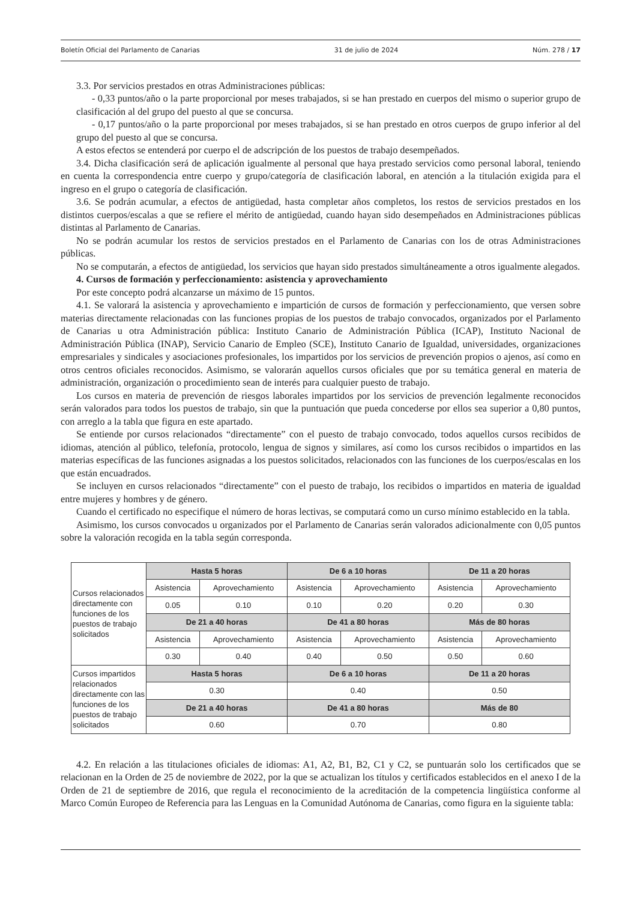Boletín Oficial del Parlamento de Canarias 31 de julio de 2024 Núm. 278 / 17
3.3. Por servicios prestados en otras Administraciones públicas:
- 0,33 puntos/año o la parte proporcional por meses trabajados, si se han prestado en cuerpos del mismo o superior grupo de clasificación al del grupo del puesto al que se concursa.
- 0,17 puntos/año o la parte proporcional por meses trabajados, si se han prestado en otros cuerpos de grupo inferior al del grupo del puesto al que se concursa.
A estos efectos se entenderá por cuerpo el de adscripción de los puestos de trabajo desempeñados.
3.4. Dicha clasificación será de aplicación igualmente al personal que haya prestado servicios como personal laboral, teniendo en cuenta la correspondencia entre cuerpo y grupo/categoría de clasificación laboral, en atención a la titulación exigida para el ingreso en el grupo o categoría de clasificación.
3.6. Se podrán acumular, a efectos de antigüedad, hasta completar años completos, los restos de servicios prestados en los distintos cuerpos/escalas a que se refiere el mérito de antigüedad, cuando hayan sido desempeñados en Administraciones públicas distintas al Parlamento de Canarias.
No se podrán acumular los restos de servicios prestados en el Parlamento de Canarias con los de otras Administraciones públicas.
No se computarán, a efectos de antigüedad, los servicios que hayan sido prestados simultáneamente a otros igualmente alegados.
4. Cursos de formación y perfeccionamiento: asistencia y aprovechamiento
Por este concepto podrá alcanzarse un máximo de 15 puntos.
4.1. Se valorará la asistencia y aprovechamiento e impartición de cursos de formación y perfeccionamiento, que versen sobre materias directamente relacionadas con las funciones propias de los puestos de trabajo convocados, organizados por el Parlamento de Canarias u otra Administración pública: Instituto Canario de Administración Pública (ICAP), Instituto Nacional de Administración Pública (INAP), Servicio Canario de Empleo (SCE), Instituto Canario de Igualdad, universidades, organizaciones empresariales y sindicales y asociaciones profesionales, los impartidos por los servicios de prevención propios o ajenos, así como en otros centros oficiales reconocidos. Asimismo, se valorarán aquellos cursos oficiales que por su temática general en materia de administración, organización o procedimiento sean de interés para cualquier puesto de trabajo.
Los cursos en materia de prevención de riesgos laborales impartidos por los servicios de prevención legalmente reconocidos serán valorados para todos los puestos de trabajo, sin que la puntuación que pueda concederse por ellos sea superior a 0,80 puntos, con arreglo a la tabla que figura en este apartado.
Se entiende por cursos relacionados “directamente” con el puesto de trabajo convocado, todos aquellos cursos recibidos de idiomas, atención al público, telefonía, protocolo, lengua de signos y similares, así como los cursos recibidos o impartidos en las materias específicas de las funciones asignadas a los puestos solicitados, relacionados con las funciones de los cuerpos/escalas en los que están encuadrados.
Se incluyen en cursos relacionados “directamente” con el puesto de trabajo, los recibidos o impartidos en materia de igualdad entre mujeres y hombres y de género.
Cuando el certificado no especifique el número de horas lectivas, se computará como un curso mínimo establecido en la tabla.
Asimismo, los cursos convocados u organizados por el Parlamento de Canarias serán valorados adicionalmente con 0,05 puntos sobre la valoración recogida en la tabla según corresponda.
| Cursos relacionados directamente con funciones de los puestos de trabajo solicitados | Hasta 5 horas | | De 6 a 10 horas | | De 11 a 20 horas | |
| | Asistencia | Aprovechamiento | Asistencia | Aprovechamiento | Asistencia | Aprovechamiento |
| | 0.05 | 0.10 | 0.10 | 0.20 | 0.20 | 0.30 |
| | De 21 a 40 horas | | De 41 a 80 horas | | Más de 80 horas | |
| | Asistencia | Aprovechamiento | Asistencia | Aprovechamiento | Asistencia | Aprovechamiento |
| | 0.30 | 0.40 | 0.40 | 0.50 | 0.50 | 0.60 |
| Cursos impartidos relacionados directamente con las funciones de los puestos de trabajo solicitados | Hasta 5 horas | | De 6 a 10 horas | | De 11 a 20 horas | |
| | 0.30 | | 0.40 | | 0.50 | |
| | De 21 a 40 horas | | De 41 a 80 horas | | Más de 80 | |
| | 0.60 | | 0.70 | | 0.80 | |
4.2. En relación a las titulaciones oficiales de idiomas: A1, A2, B1, B2, C1 y C2, se puntuarán solo los certificados que se relacionan en la Orden de 25 de noviembre de 2022, por la que se actualizan los títulos y certificados establecidos en el anexo I de la Orden de 21 de septiembre de 2016, que regula el reconocimiento de la acreditación de la competencia lingüística conforme al Marco Común Europeo de Referencia para las Lenguas en la Comunidad Autónoma de Canarias, como figura en la siguiente tabla: